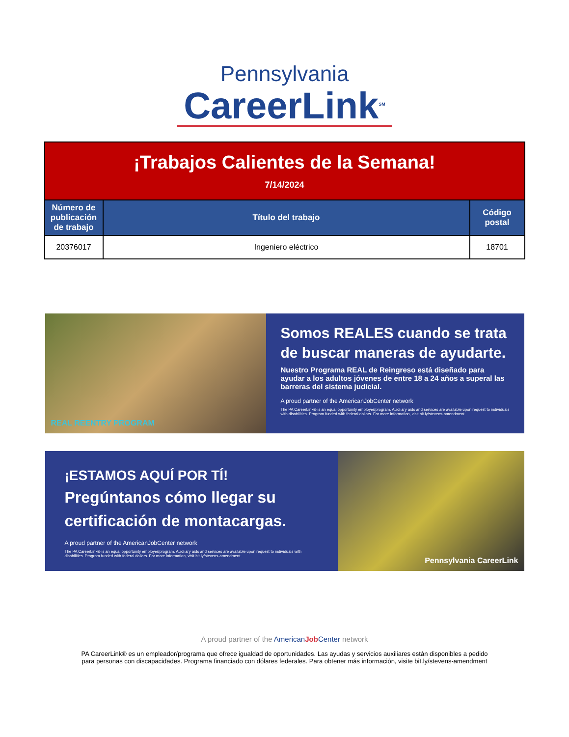Pennsylvania
CareerLink<sup>SM</sup>
| ¡Trabajos Calientes de la Semana! 7/14/2024 | | |
| Número de publicación de trabajo | Título del trabajo | Código postal |
| 20376017 | Ingeniero eléctrico | 18701 |
REAL REENTRY PROGRAM
Somos REALES cuando se trata de buscar maneras de ayudarte.
Nuestro Programa REAL de Reingreso está diseñado para ayudar a los adultos jóvenes de entre 18 a 24 años a superal las barreras del sistema judicial.
A proud partner of the AmericanJobCenter network
The PA CareerLink® is an equal opportunity employer/program. Auxiliary aids and services are available upon request to individuals with disabilities. Program funded with federal dollars. For more information, visit bit.ly/stevens-amendment
¡ESTAMOS AQUÍ POR TÍ!
Pregúntanos cómo llegar su certificación de montacargas.
A proud partner of the AmericanJobCenter network
The PA CareerLink® is an equal opportunity employer/program. Auxiliary aids and services are available upon request to individuals with disabilities. Program funded with federal dollars. For more information, visit bit.ly/stevens-amendment
Pennsylvania CareerLink
A proud partner of the American Job Center network
PA CareerLink® es un empleador/programa que ofrece igualdad de oportunidades. Las ayudas y servicios auxiliares están disponibles a pedido
para personas con discapacidades. Programa financiado con dólares federales. Para obtener más información, visite bit.ly/stevens-amendment